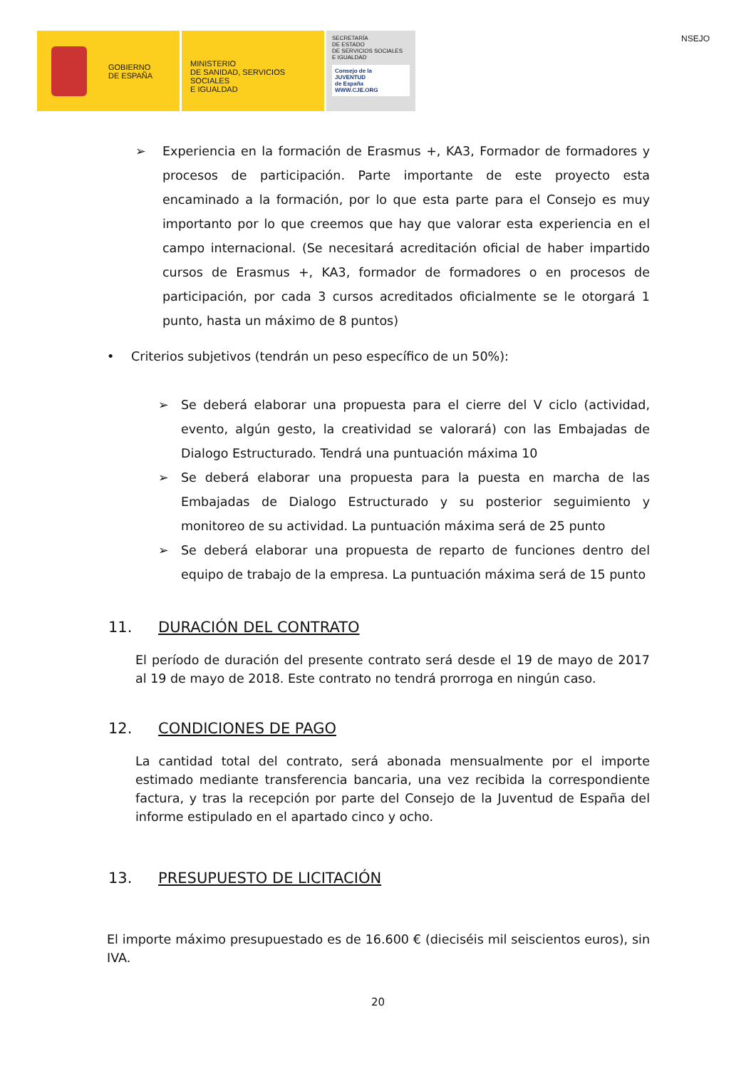GOBIERNO
DE ESPAÑA
MINISTERIO
DE SANIDAD, SERVICIOS SOCIALES
E IGUALDAD
SECRETARÍA
DE ESTADO
DE SERVICIOS SOCIALES
E IGUALDAD
Consejo de la
JUVENTUD
de España
WWW.CJE.ORG
NSEJO
➢ Experiencia en la formación de Erasmus +, KA3, Formador de formadores y procesos de participación. Parte importante de este proyecto esta encaminado a la formación, por lo que esta parte para el Consejo es muy importanto por lo que creemos que hay que valorar esta experiencia en el campo internacional. (Se necesitará acreditación oficial de haber impartido cursos de Erasmus +, KA3, formador de formadores o en procesos de participación, por cada 3 cursos acreditados oficialmente se le otorgará 1 punto, hasta un máximo de 8 puntos)
• Criterios subjetivos (tendrán un peso específico de un 50%):
➢ Se deberá elaborar una propuesta para el cierre del V ciclo (actividad, evento, algún gesto, la creatividad se valorará) con las Embajadas de Dialogo Estructurado. Tendrá una puntuación máxima 10
➢ Se deberá elaborar una propuesta para la puesta en marcha de las Embajadas de Dialogo Estructurado y su posterior seguimiento y monitoreo de su actividad. La puntuación máxima será de 25 punto
➢ Se deberá elaborar una propuesta de reparto de funciones dentro del equipo de trabajo de la empresa. La puntuación máxima será de 15 punto
11. DURACIÓN DEL CONTRATO
El período de duración del presente contrato será desde el 19 de mayo de 2017 al 19 de mayo de 2018. Este contrato no tendrá prorroga en ningún caso.
12. CONDICIONES DE PAGO
La cantidad total del contrato, será abonada mensualmente por el importe estimado mediante transferencia bancaria, una vez recibida la correspondiente factura, y tras la recepción por parte del Consejo de la Juventud de España del informe estipulado en el apartado cinco y ocho.
13. PRESUPUESTO DE LICITACIÓN
El importe máximo presupuestado es de 16.600 € (dieciséis mil seiscientos euros), sin IVA.
20